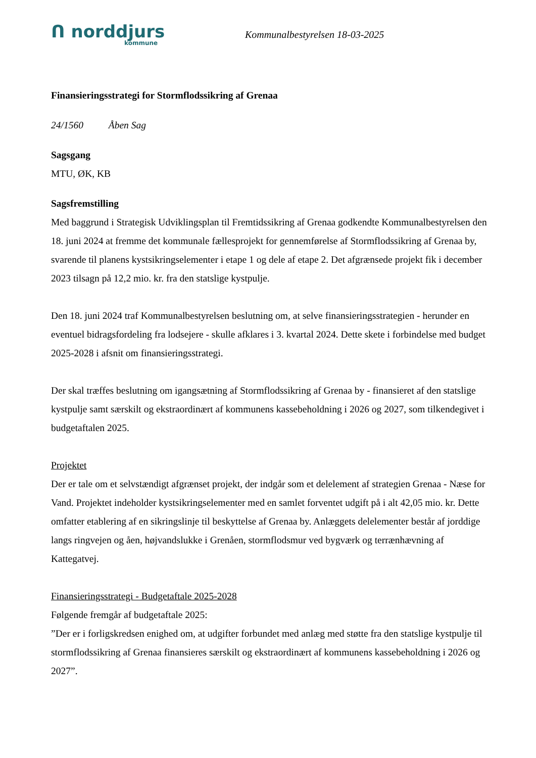ᑎ norddjurs
kommune
Kommunalbestyrelsen 18-03-2025
Finansieringsstrategi for Stormflodssikring af Grenaa
24/1560 Åben Sag
Sagsgang
MTU, ØK, KB
Sagsfremstilling
Med baggrund i Strategisk Udviklingsplan til Fremtidssikring af Grenaa godkendte Kommunalbestyrelsen den 18. juni 2024 at fremme det kommunale fællesprojekt for gennemførelse af Stormflodssikring af Grenaa by, svarende til planens kystsikringselementer i etape 1 og dele af etape 2. Det afgrænsede projekt fik i december 2023 tilsagn på 12,2 mio. kr. fra den statslige kystpulje.
Den 18. juni 2024 traf Kommunalbestyrelsen beslutning om, at selve finansieringsstrategien - herunder en eventuel bidragsfordeling fra lodsejere - skulle afklares i 3. kvartal 2024. Dette skete i forbindelse med budget 2025-2028 i afsnit om finansieringsstrategi.
Der skal træffes beslutning om igangsætning af Stormflodssikring af Grenaa by - finansieret af den statslige kystpulje samt særskilt og ekstraordinært af kommunens kassebeholdning i 2026 og 2027, som tilkendegivet i budgetaftalen 2025.
Projektet
Der er tale om et selvstændigt afgrænset projekt, der indgår som et delelement af strategien Grenaa - Næse for Vand. Projektet indeholder kystsikringselementer med en samlet forventet udgift på i alt 42,05 mio. kr. Dette omfatter etablering af en sikringslinje til beskyttelse af Grenaa by. Anlæggets delelementer består af jorddige langs ringvejen og åen, højvandslukke i Grenåen, stormflodsmur ved bygværk og terrænhævning af Kattegatvej.
Finansieringsstrategi - Budgetaftale 2025-2028
Følgende fremgår af budgetaftale 2025:
”Der er i forligskredsen enighed om, at udgifter forbundet med anlæg med støtte fra den statslige kystpulje til stormflodssikring af Grenaa finansieres særskilt og ekstraordinært af kommunens kassebeholdning i 2026 og 2027”.